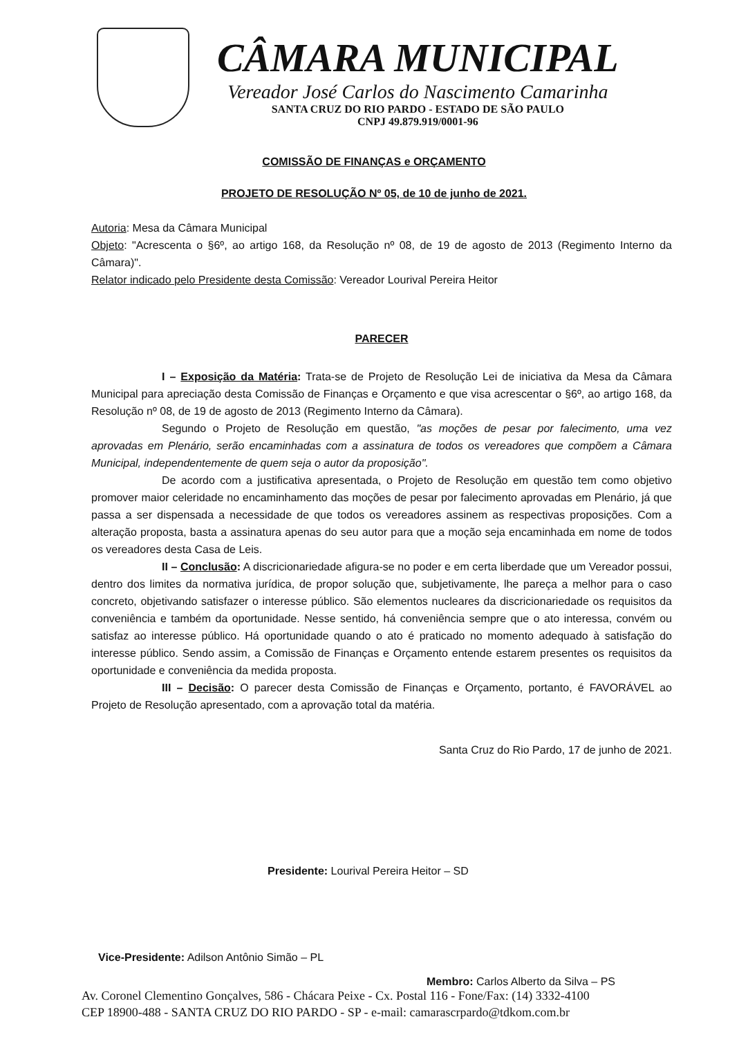CÂMARA MUNICIPAL
Vereador José Carlos do Nascimento Camarinha
SANTA CRUZ DO RIO PARDO - ESTADO DE SÃO PAULO
CNPJ 49.879.919/0001-96
COMISSÃO DE FINANÇAS e ORÇAMENTO
PROJETO DE RESOLUÇÃO Nº 05, de 10 de junho de 2021.
Autoria: Mesa da Câmara Municipal
Objeto: "Acrescenta o §6º, ao artigo 168, da Resolução nº 08, de 19 de agosto de 2013 (Regimento Interno da Câmara)".
Relator indicado pelo Presidente desta Comissão: Vereador Lourival Pereira Heitor
PARECER
I – Exposição da Matéria: Trata-se de Projeto de Resolução Lei de iniciativa da Mesa da Câmara Municipal para apreciação desta Comissão de Finanças e Orçamento e que visa acrescentar o §6º, ao artigo 168, da Resolução nº 08, de 19 de agosto de 2013 (Regimento Interno da Câmara).
Segundo o Projeto de Resolução em questão, "as moções de pesar por falecimento, uma vez aprovadas em Plenário, serão encaminhadas com a assinatura de todos os vereadores que compõem a Câmara Municipal, independentemente de quem seja o autor da proposição".
De acordo com a justificativa apresentada, o Projeto de Resolução em questão tem como objetivo promover maior celeridade no encaminhamento das moções de pesar por falecimento aprovadas em Plenário, já que passa a ser dispensada a necessidade de que todos os vereadores assinem as respectivas proposições. Com a alteração proposta, basta a assinatura apenas do seu autor para que a moção seja encaminhada em nome de todos os vereadores desta Casa de Leis.
II – Conclusão: A discricionariedade afigura-se no poder e em certa liberdade que um Vereador possui, dentro dos limites da normativa jurídica, de propor solução que, subjetivamente, lhe pareça a melhor para o caso concreto, objetivando satisfazer o interesse público. São elementos nucleares da discricionariedade os requisitos da conveniência e também da oportunidade. Nesse sentido, há conveniência sempre que o ato interessa, convém ou satisfaz ao interesse público. Há oportunidade quando o ato é praticado no momento adequado à satisfação do interesse público. Sendo assim, a Comissão de Finanças e Orçamento entende estarem presentes os requisitos da oportunidade e conveniência da medida proposta.
III – Decisão: O parecer desta Comissão de Finanças e Orçamento, portanto, é FAVORÁVEL ao Projeto de Resolução apresentado, com a aprovação total da matéria.
Santa Cruz do Rio Pardo, 17 de junho de 2021.
Presidente: Lourival Pereira Heitor – SD
Vice-Presidente: Adilson Antônio Simão – PL
Membro: Carlos Alberto da Silva – PS
Av. Coronel Clementino Gonçalves, 586 - Chácara Peixe - Cx. Postal 116 - Fone/Fax: (14) 3332-4100
CEP 18900-488 - SANTA CRUZ DO RIO PARDO - SP - e-mail: camarascrpardo@tdkom.com.br